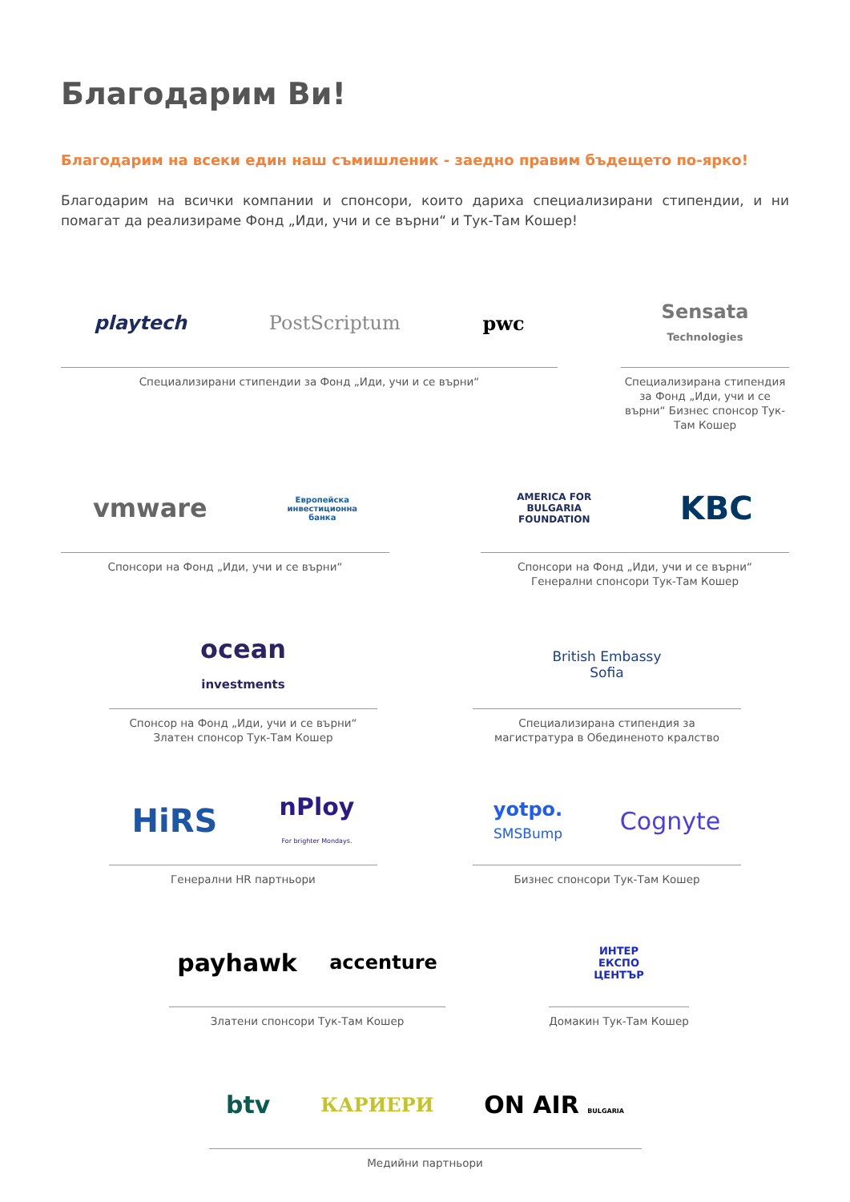Благодарим Ви!
Благодарим на всеки един наш съмишленик - заедно правим бъдещето по-ярко!
Благодарим на всички компании и спонсори, които дариха специализирани стипендии, и ни помагат да реализираме Фонд „Иди, учи и се върни“ и Тук-Там Кошер!
playtech PostScriptum pwc
Специализирани стипендии за Фонд „Иди, учи и се върни“
Sensata
Technologies
Специализирана стипендия за Фонд „Иди, учи и се върни“ Бизнес спонсор Тук-Там Кошер
vmware Европейска
инвестиционна
банка
Спонсори на Фонд „Иди, учи и се върни“
AMERICA FOR
BULGARIA
FOUNDATION KBC
Спонсори на Фонд „Иди, учи и се върни“
Генерални спонсори Тук-Там Кошер
ocean
investments
Спонсор на Фонд „Иди, учи и се върни“
Златен спонсор Тук-Там Кошер
British Embassy
Sofia
Специализирана стипендия за
магистратура в Обединеното кралство
HiRS nPloy
For brighter Mondays.
Генерални HR партньори
yotpo.
SMSBump Cognyte
Бизнес спонсори Тук-Там Кошер
payhawk accenture
Златени спонсори Тук-Там Кошер
ИНТЕР
ЕКСПО
ЦЕНТЪР
Домакин Тук-Там Кошер
btv КАРИЕРИ ON AIR BULGARIA
Медийни партньори